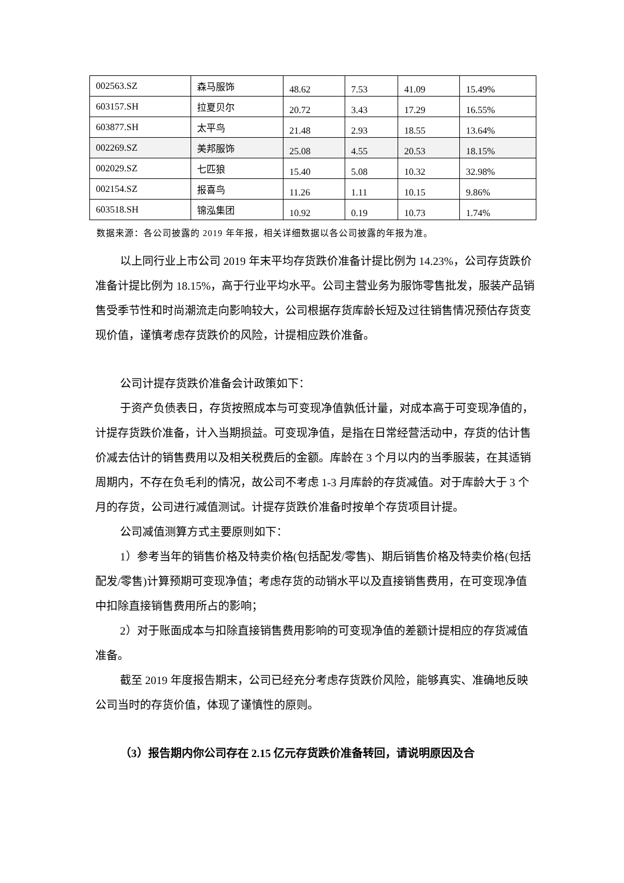| 002563.SZ | 森马服饰 | 48.62 | 7.53 | 41.09 | 15.49% |
| 603157.SH | 拉夏贝尔 | 20.72 | 3.43 | 17.29 | 16.55% |
| 603877.SH | 太平鸟 | 21.48 | 2.93 | 18.55 | 13.64% |
| 002269.SZ | 美邦服饰 | 25.08 | 4.55 | 20.53 | 18.15% |
| 002029.SZ | 七匹狼 | 15.40 | 5.08 | 10.32 | 32.98% |
| 002154.SZ | 报喜鸟 | 11.26 | 1.11 | 10.15 | 9.86% |
| 603518.SH | 锦泓集团 | 10.92 | 0.19 | 10.73 | 1.74% |
数据来源：各公司披露的 2019 年年报，相关详细数据以各公司披露的年报为准。
以上同行业上市公司 2019 年末平均存货跌价准备计提比例为 14.23%，公司存货跌价准备计提比例为 18.15%，高于行业平均水平。公司主营业务为服饰零售批发，服装产品销售受季节性和时尚潮流走向影响较大，公司根据存货库龄长短及过往销售情况预估存货变现价值，谨慎考虑存货跌价的风险，计提相应跌价准备。
公司计提存货跌价准备会计政策如下：
于资产负债表日，存货按照成本与可变现净值孰低计量，对成本高于可变现净值的，计提存货跌价准备，计入当期损益。可变现净值，是指在日常经营活动中，存货的估计售价减去估计的销售费用以及相关税费后的金额。库龄在 3 个月以内的当季服装，在其适销周期内，不存在负毛利的情况，故公司不考虑 1-3 月库龄的存货减值。对于库龄大于 3 个月的存货，公司进行减值测试。计提存货跌价准备时按单个存货项目计提。
公司减值测算方式主要原则如下：
1）参考当年的销售价格及特卖价格(包括配发/零售)、期后销售价格及特卖价格(包括配发/零售)计算预期可变现净值；考虑存货的动销水平以及直接销售费用，在可变现净值中扣除直接销售费用所占的影响；
2）对于账面成本与扣除直接销售费用影响的可变现净值的差额计提相应的存货减值准备。
截至 2019 年度报告期末，公司已经充分考虑存货跌价风险，能够真实、准确地反映公司当时的存货价值，体现了谨慎性的原则。
（3）报告期内你公司存在 2.15 亿元存货跌价准备转回，请说明原因及合